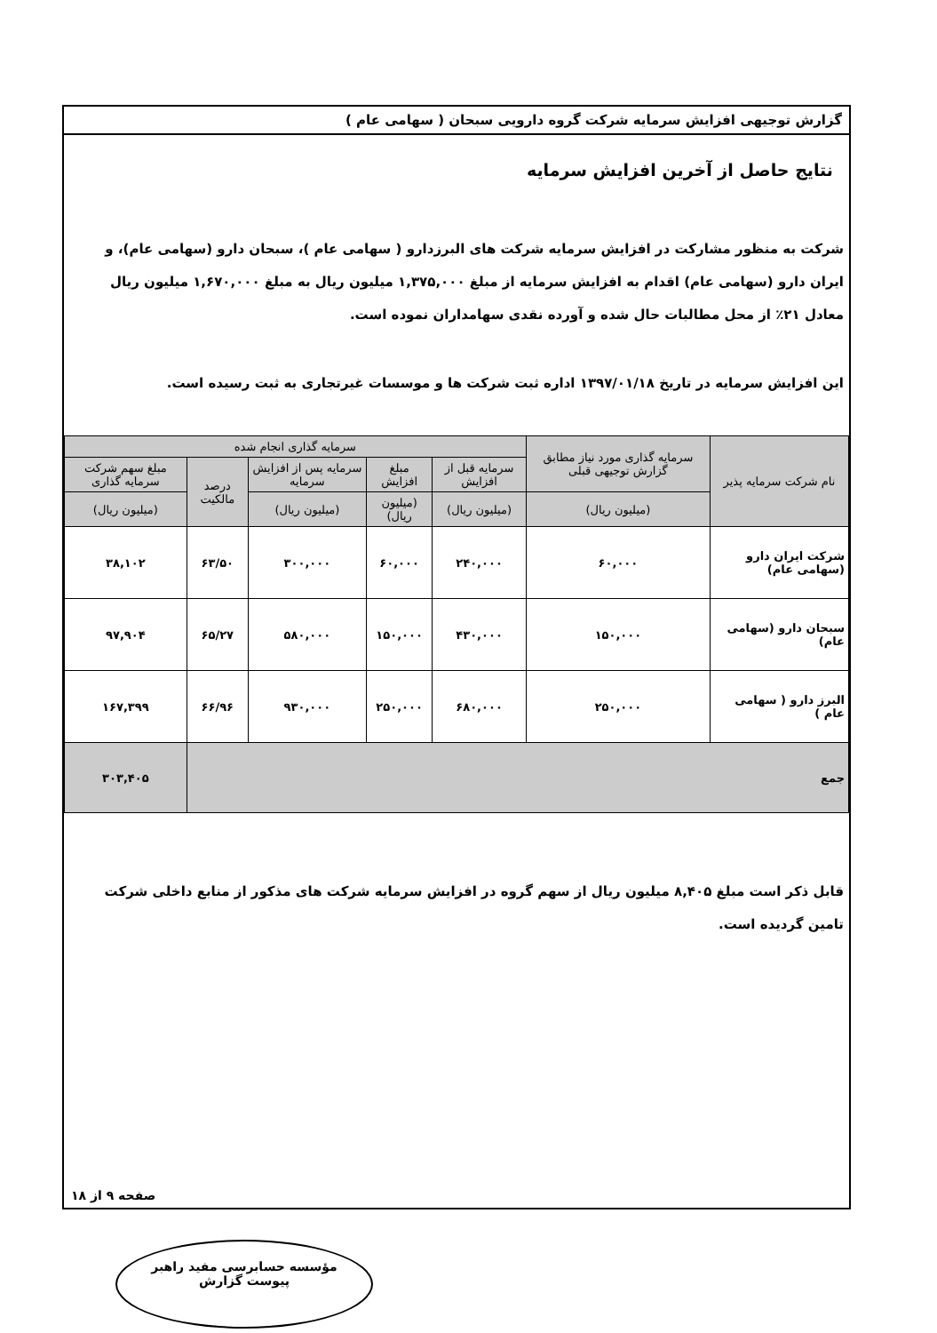گزارش توجیهی افزایش سرمایه شرکت گروه دارویی سبحان ( سهامی عام )
نتایج حاصل از آخرین افزایش سرمایه
شرکت به منظور مشارکت در افزایش سرمایه شرکت های البرزدارو ( سهامی عام )، سبحان دارو (سهامی عام)، و ایران دارو (سهامی عام) اقدام به افزایش سرمایه از مبلغ ۱,۳۷۵,۰۰۰ میلیون ریال به مبلغ ۱,۶۷۰,۰۰۰ میلیون ریال معادل ۲۱٪ از محل مطالبات حال شده و آورده نقدی سهامداران نموده است.
این افزایش سرمایه در تاریخ ۱۳۹۷/۰۱/۱۸ اداره ثبت شرکت ها و موسسات غیرتجاری به ثبت رسیده است.
| نام شرکت سرمایه پذیر | سرمایه گذاری مورد نیاز مطابق گزارش توجیهی قبلی | سرمایه گذاری انجام شده | | | | |
| --- | --- | --- | --- | --- | --- | --- |
| | | سرمایه قبل از افزایش | مبلغ افزایش | سرمایه پس از افزایش سرمایه | درصد مالکیت | مبلغ سهم شرکت سرمایه گذاری |
| | (میلیون ریال) | (میلیون ریال) | (میلیون ریال) | (میلیون ریال) | | (میلیون ریال) |
| شرکت ایران دارو (سهامی عام) | ۶۰,۰۰۰ | ۲۴۰,۰۰۰ | ۶۰,۰۰۰ | ۳۰۰,۰۰۰ | ۶۳/۵۰ | ۳۸,۱۰۲ |
| سبحان دارو (سهامی عام) | ۱۵۰,۰۰۰ | ۴۳۰,۰۰۰ | ۱۵۰,۰۰۰ | ۵۸۰,۰۰۰ | ۶۵/۲۷ | ۹۷,۹۰۴ |
| البرز دارو ( سهامی عام ) | ۲۵۰,۰۰۰ | ۶۸۰,۰۰۰ | ۲۵۰,۰۰۰ | ۹۳۰,۰۰۰ | ۶۶/۹۶ | ۱۶۷,۳۹۹ |
| جمع | | | | | | ۳۰۳,۴۰۵ |
قابل ذکر است مبلغ ۸,۴۰۵ میلیون ریال از سهم گروه در افزایش سرمایه شرکت های مذکور از منابع داخلی شرکت تامین گردیده است.
صفحه ۹ از ۱۸
مؤسسه حسابرسی مفید راهبر
پیوست گزارش